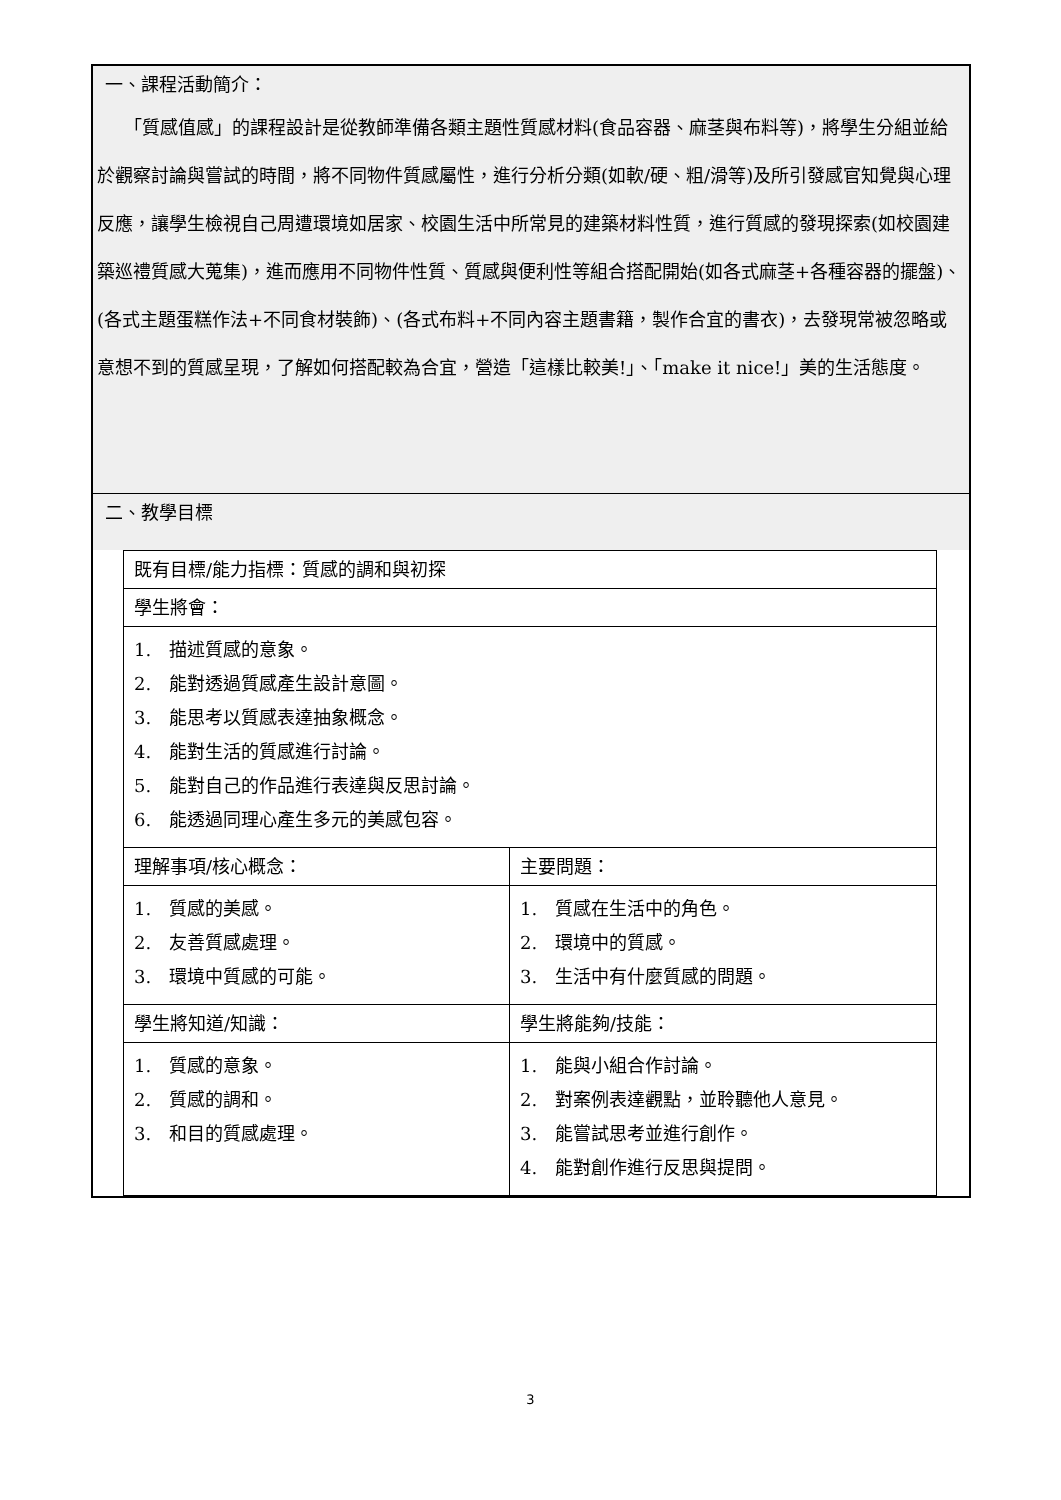一、課程活動簡介：
　　「質感值感」的課程設計是從教師準備各類主題性質感材料(食品容器、麻茎與布料等)，將學生分組並給於觀察討論與嘗試的時間，將不同物件質感屬性，進行分析分類(如軟/硬、粗/滑等)及所引發感官知覺與心理反應，讓學生檢視自己周遭環境如居家、校園生活中所常見的建築材料性質，進行質感的發現探索(如校園建築巡禮質感大蒐集)，進而應用不同物件性質、質感與便利性等組合搭配開始(如各式麻茎+各種容器的擺盤)、(各式主題蛋糕作法+不同食材裝飾)、(各式布料+不同內容主題書籍，製作合宜的書衣)，去發現常被忽略或意想不到的質感呈現，了解如何搭配較為合宜，營造「這樣比較美!」、「make it nice!」美的生活態度。
二、教學目標
| 既有目標/能力指標：質感的調和與初探 | |
| 學生將會： | |
| 1. 描述質感的意象。 2. 能對透過質感產生設計意圖。 3. 能思考以質感表達抽象概念。 4. 能對生活的質感進行討論。 5. 能對自己的作品進行表達與反思討論。 6. 能透過同理心產生多元的美感包容。 | |
| 理解事項/核心概念： | 主要問題： |
| 1. 質感的美感。 2. 友善質感處理。 3. 環境中質感的可能。 | 1. 質感在生活中的角色。 2. 環境中的質感。 3. 生活中有什麼質感的問題。 |
| 學生將知道/知識： | 學生將能夠/技能： |
| 1. 質感的意象。 2. 質感的調和。 3. 和目的質感處理。 | 1. 能與小組合作討論。 2. 對案例表達觀點，並聆聽他人意見。 3. 能嘗試思考並進行創作。 4. 能對創作進行反思與提問。 |
3